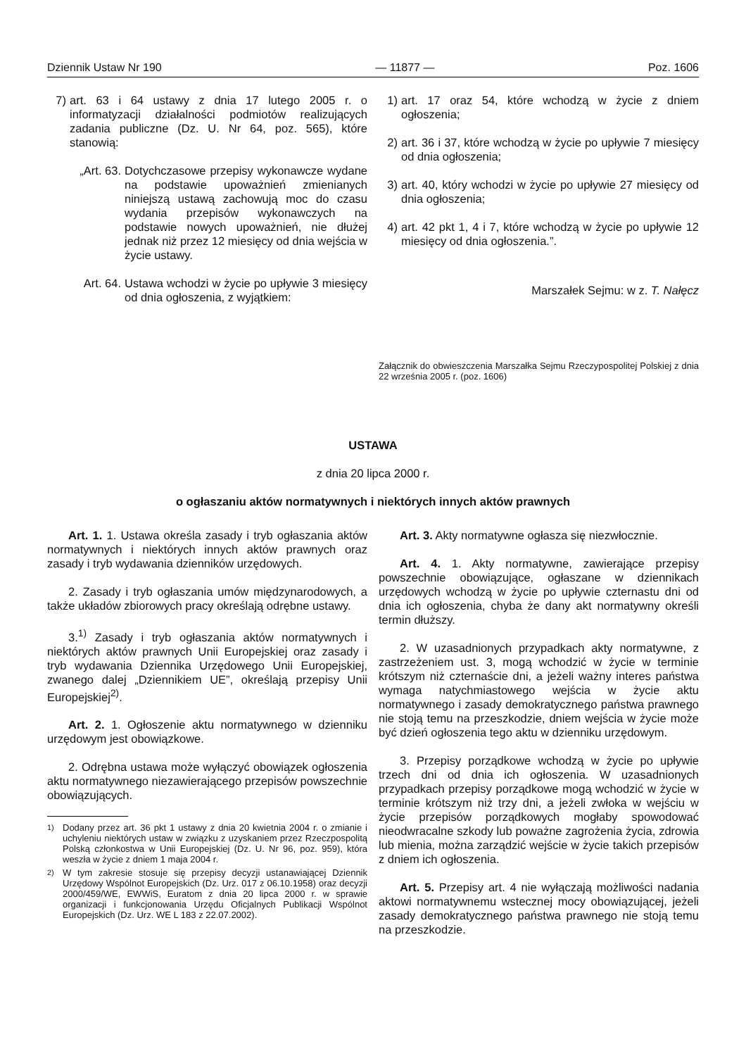Dziennik Ustaw Nr 190 — 11877 — Poz. 1606
7) art. 63 i 64 ustawy z dnia 17 lutego 2005 r. o informatyzacji działalności podmiotów realizujących zadania publiczne (Dz. U. Nr 64, poz. 565), które stanowią:
„Art. 63.
Dotychczasowe przepisy wykonawcze wydane na podstawie upoważnień zmienianych niniejszą ustawą zachowują moc do czasu wydania przepisów wykonawczych na podstawie nowych upoważnień, nie dłużej jednak niż przez 12 miesięcy od dnia wejścia w życie ustawy.
Art. 64.
Ustawa wchodzi w życie po upływie 3 miesięcy od dnia ogłoszenia, z wyjątkiem:
1) art. 17 oraz 54, które wchodzą w życie z dniem ogłoszenia;
2) art. 36 i 37, które wchodzą w życie po upływie 7 miesięcy od dnia ogłoszenia;
3) art. 40, który wchodzi w życie po upływie 27 miesięcy od dnia ogłoszenia;
4) art. 42 pkt 1, 4 i 7, które wchodzą w życie po upływie 12 miesięcy od dnia ogłoszenia.”.
Marszałek Sejmu: w z. T. Nałęcz
Załącznik do obwieszczenia Marszałka Sejmu Rzeczypospolitej Polskiej z dnia 22 września 2005 r. (poz. 1606)
USTAWA
z dnia 20 lipca 2000 r.
o ogłaszaniu aktów normatywnych i niektórych innych aktów prawnych
Art. 1. 1. Ustawa określa zasady i tryb ogłaszania aktów normatywnych i niektórych innych aktów prawnych oraz zasady i tryb wydawania dzienników urzędowych.
2. Zasady i tryb ogłaszania umów międzynarodowych, a także układów zbiorowych pracy określają odrębne ustawy.
3.<sup>1)</sup> Zasady i tryb ogłaszania aktów normatywnych i niektórych aktów prawnych Unii Europejskiej oraz zasady i tryb wydawania Dziennika Urzędowego Unii Europejskiej, zwanego dalej „Dziennikiem UE”, określają przepisy Unii Europejskiej<sup>2)</sup>.
Art. 2. 1. Ogłoszenie aktu normatywnego w dzienniku urzędowym jest obowiązkowe.
2. Odrębna ustawa może wyłączyć obowiązek ogłoszenia aktu normatywnego niezawierającego przepisów powszechnie obowiązujących.
<sup>1)</sup> Dodany przez art. 36 pkt 1 ustawy z dnia 20 kwietnia 2004 r. o zmianie i uchyleniu niektórych ustaw w związku z uzyskaniem przez Rzeczpospolitą Polską członkostwa w Unii Europejskiej (Dz. U. Nr 96, poz. 959), która weszła w życie z dniem 1 maja 2004 r.
<sup>2)</sup> W tym zakresie stosuje się przepisy decyzji ustanawiającej Dziennik Urzędowy Wspólnot Europejskich (Dz. Urz. 017 z 06.10.1958) oraz decyzji 2000/459/WE, EWWiS, Euratom z dnia 20 lipca 2000 r. w sprawie organizacji i funkcjonowania Urzędu Oficjalnych Publikacji Wspólnot Europejskich (Dz. Urz. WE L 183 z 22.07.2002).
Art. 3. Akty normatywne ogłasza się niezwłocznie.
Art. 4. 1. Akty normatywne, zawierające przepisy powszechnie obowiązujące, ogłaszane w dziennikach urzędowych wchodzą w życie po upływie czternastu dni od dnia ich ogłoszenia, chyba że dany akt normatywny określi termin dłuższy.
2. W uzasadnionych przypadkach akty normatywne, z zastrzeżeniem ust. 3, mogą wchodzić w życie w terminie krótszym niż czternaście dni, a jeżeli ważny interes państwa wymaga natychmiastowego wejścia w życie aktu normatywnego i zasady demokratycznego państwa prawnego nie stoją temu na przeszkodzie, dniem wejścia w życie może być dzień ogłoszenia tego aktu w dzienniku urzędowym.
3. Przepisy porządkowe wchodzą w życie po upływie trzech dni od dnia ich ogłoszenia. W uzasadnionych przypadkach przepisy porządkowe mogą wchodzić w życie w terminie krótszym niż trzy dni, a jeżeli zwłoka w wejściu w życie przepisów porządkowych mogłaby spowodować nieodwracalne szkody lub poważne zagrożenia życia, zdrowia lub mienia, można zarządzić wejście w życie takich przepisów z dniem ich ogłoszenia.
Art. 5. Przepisy art. 4 nie wyłączają możliwości nadania aktowi normatywnemu wstecznej mocy obowiązującej, jeżeli zasady demokratycznego państwa prawnego nie stoją temu na przeszkodzie.